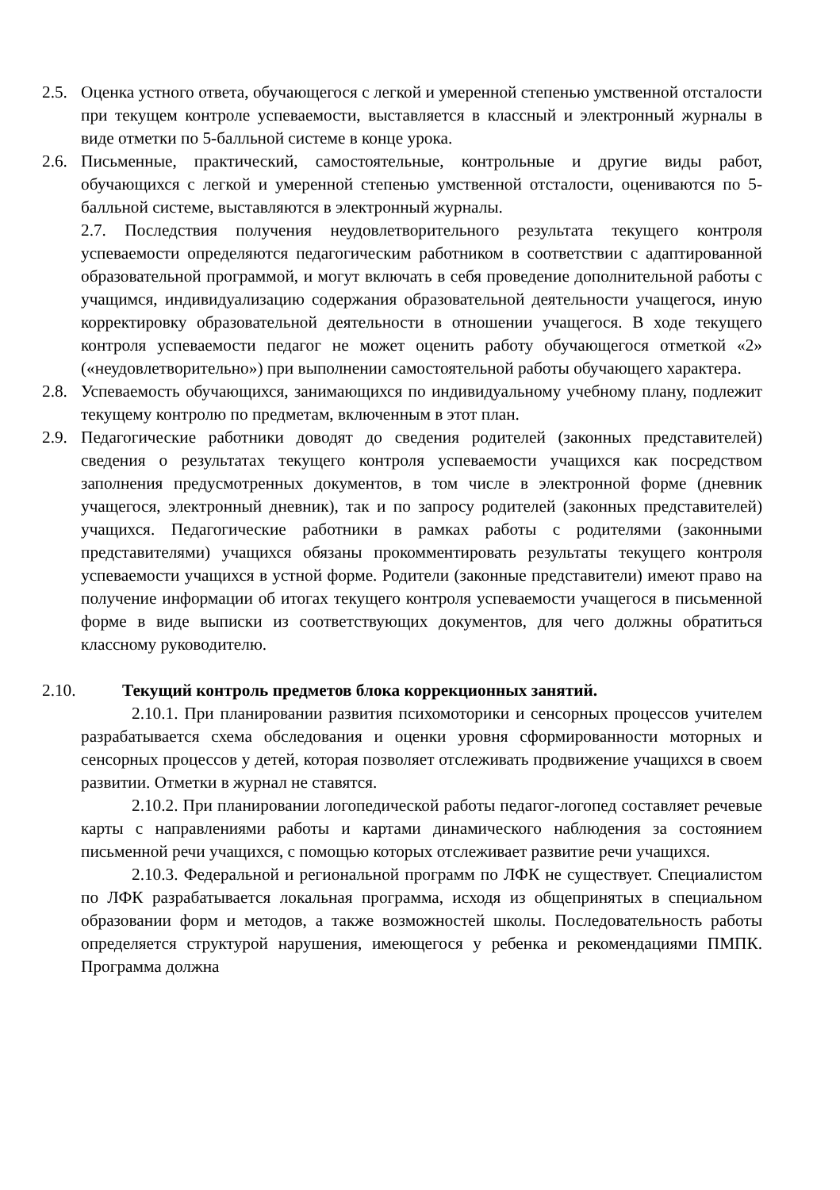2.5.
Оценка устного ответа, обучающегося с легкой и умеренной степенью умственной отсталости при текущем контроле успеваемости, выставляется в классный и электронный журналы в виде отметки по 5-балльной системе в конце урока.
2.6.
Письменные, практический, самостоятельные, контрольные и другие виды работ, обучающихся с легкой и умеренной степенью умственной отсталости, оцениваются по 5- балльной системе, выставляются в электронный журналы.
2.7. Последствия получения неудовлетворительного результата текущего контроля успеваемости определяются педагогическим работником в соответствии с адаптированной образовательной программой, и могут включать в себя проведение дополнительной работы с учащимся, индивидуализацию содержания образовательной деятельности учащегося, иную корректировку образовательной деятельности в отношении учащегося. В ходе текущего контроля успеваемости педагог не может оценить работу обучающегося отметкой «2» («неудовлетворительно») при выполнении самостоятельной работы обучающего характера.
2.8.
Успеваемость обучающихся, занимающихся по индивидуальному учебному плану, подлежит текущему контролю по предметам, включенным в этот план.
2.9.
Педагогические работники доводят до сведения родителей (законных представителей) сведения о результатах текущего контроля успеваемости учащихся как посредством заполнения предусмотренных документов, в том числе в электронной форме (дневник учащегося, электронный дневник), так и по запросу родителей (законных представителей) учащихся. Педагогические работники в рамках работы с родителями (законными представителями) учащихся обязаны прокомментировать результаты текущего контроля успеваемости учащихся в устной форме. Родители (законные представители) имеют право на получение информации об итогах текущего контроля успеваемости учащегося в письменной форме в виде выписки из соответствующих документов, для чего должны обратиться классному руководителю.
2.10. Текущий контроль предметов блока коррекционных занятий.
2.10.1. При планировании развития психомоторики и сенсорных процессов учителем разрабатывается схема обследования и оценки уровня сформированности моторных и сенсорных процессов у детей, которая позволяет отслеживать продвижение учащихся в своем развитии. Отметки в журнал не ставятся.
2.10.2. При планировании логопедической работы педагог-логопед составляет речевые карты с направлениями работы и картами динамического наблюдения за состоянием письменной речи учащихся, с помощью которых отслеживает развитие речи учащихся.
2.10.3. Федеральной и региональной программ по ЛФК не существует. Специалистом по ЛФК разрабатывается локальная программа, исходя из общепринятых в специальном образовании форм и методов, а также возможностей школы. Последовательность работы определяется структурой нарушения, имеющегося у ребенка и рекомендациями ПМПК. Программа должна